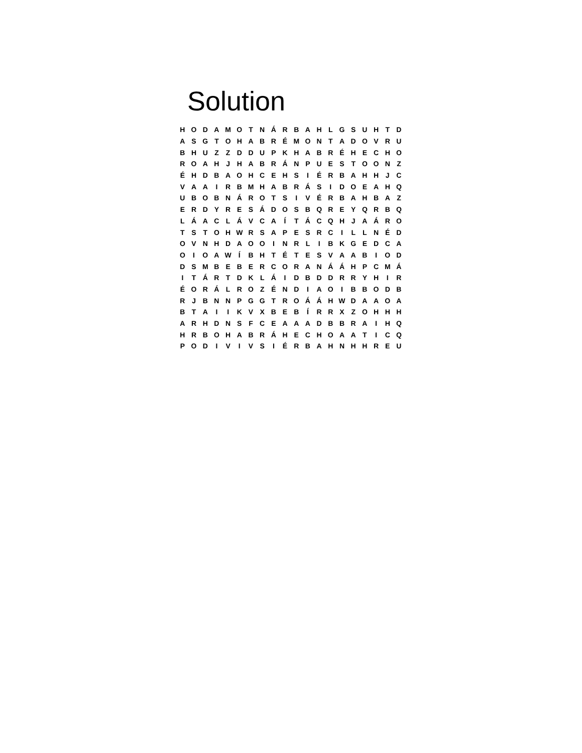Solution
| H | O | D | A | M | O | T | N | Á | R | B | A | H | L | G | S | U | H | T | D |
| A | S | G | T | O | H | A | B | R | É | M | O | N | T | A | D | O | V | R | U |
| B | H | U | Z | Z | D | D | U | P | K | H | A | B | R | É | H | E | C | H | O |
| R | O | A | H | J | H | A | B | R | Á | N | P | U | E | S | T | O | O | N | Z |
| É | H | D | B | A | O | H | C | E | H | S | I | É | R | B | A | H | H | J | C |
| V | A | A | I | R | B | M | H | A | B | R | Á | S | I | D | O | E | A | H | Q |
| U | B | O | B | N | Á | R | O | T | S | I | V | É | R | B | A | H | B | A | Z |
| E | R | D | Y | R | E | S | Á | D | O | S | B | Q | R | E | Y | Q | R | B | Q |
| L | Á | A | C | L | Á | V | C | A | Í | T | Á | C | Q | H | J | A | Á | R | O |
| T | S | T | O | H | W | R | S | A | P | E | S | R | C | I | L | L | N | É | D |
| O | V | N | H | D | A | O | O | I | N | R | L | I | B | K | G | E | D | C | A |
| O | I | O | A | W | Í | B | H | T | É | T | E | S | V | A | A | B | I | O | D |
| D | S | M | B | E | B | E | R | C | O | R | A | N | Á | Á | H | P | C | M | Á |
| I | T | Á | R | T | D | K | L | Á | I | D | B | D | D | R | R | Y | H | I | R |
| É | O | R | Á | L | R | O | Z | É | N | D | I | A | O | I | B | B | O | D | B |
| R | J | B | N | N | P | G | G | T | R | O | Á | Á | H | W | D | A | A | O | A |
| B | T | A | I | I | K | V | X | B | E | B | Í | R | R | X | Z | O | H | H | H |
| A | R | H | D | N | S | F | C | E | A | A | A | D | B | B | R | A | I | H | Q |
| H | R | B | O | H | A | B | R | Á | H | E | C | H | O | A | A | T | I | C | Q |
| P | O | D | I | V | I | V | S | I | É | R | B | A | H | N | H | H | R | E | U |